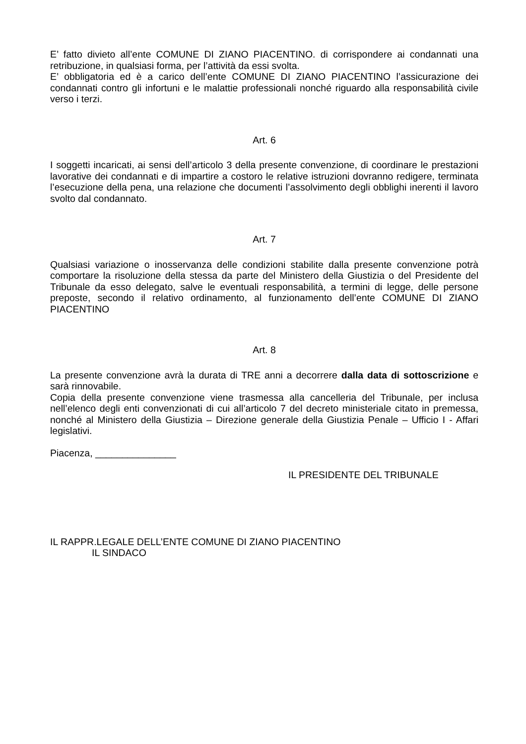E’ fatto divieto all’ente COMUNE DI ZIANO PIACENTINO. di corrispondere ai condannati una retribuzione, in qualsiasi forma, per l’attività da essi svolta.
E’ obbligatoria ed è a carico dell’ente COMUNE DI ZIANO PIACENTINO l’assicurazione dei condannati contro gli infortuni e le malattie professionali nonché riguardo alla responsabilità civile verso i terzi.
Art. 6
I soggetti incaricati, ai sensi dell’articolo 3 della presente convenzione, di coordinare le prestazioni lavorative dei condannati e di impartire a costoro le relative istruzioni dovranno redigere, terminata l’esecuzione della pena, una relazione che documenti l’assolvimento degli obblighi inerenti il lavoro svolto dal condannato.
Art. 7
Qualsiasi variazione o inosservanza delle condizioni stabilite dalla presente convenzione potrà comportare la risoluzione della stessa da parte del Ministero della Giustizia o del Presidente del Tribunale da esso delegato, salve le eventuali responsabilità, a termini di legge, delle persone preposte, secondo il relativo ordinamento, al funzionamento dell’ente COMUNE DI ZIANO PIACENTINO
Art. 8
La presente convenzione avrà la durata di TRE anni a decorrere dalla data di sottoscrizione e sarà rinnovabile.
Copia della presente convenzione viene trasmessa alla cancelleria del Tribunale, per inclusa nell’elenco degli enti convenzionati di cui all’articolo 7 del decreto ministeriale citato in premessa, nonché al Ministero della Giustizia – Direzione generale della Giustizia Penale – Ufficio I - Affari legislativi.
Piacenza, _______________
IL PRESIDENTE DEL TRIBUNALE
IL RAPPR.LEGALE DELL’ENTE COMUNE DI ZIANO PIACENTINO
IL SINDACO